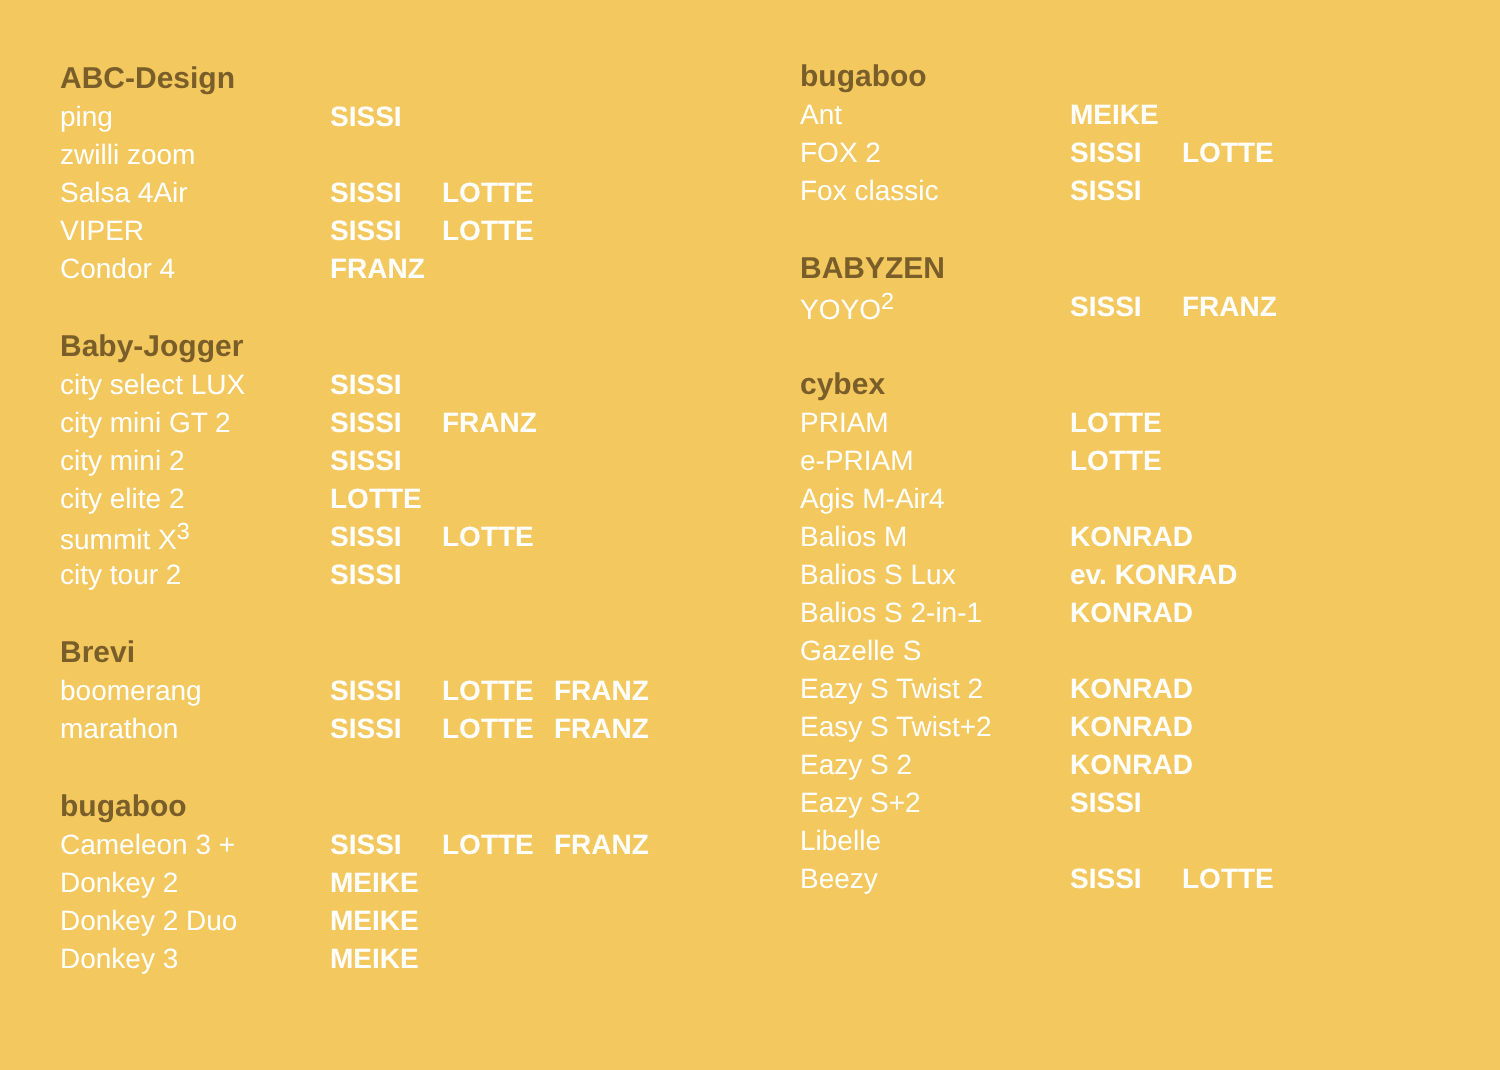| ABC-Design | | | |
| --- | --- | --- | --- |
| ping | SISSI | | |
| zwilli zoom | | | |
| Salsa 4Air | SISSI | LOTTE | |
| VIPER | SISSI | LOTTE | |
| Condor 4 | FRANZ | | |
| Baby-Jogger | | | |
| city select LUX | SISSI | | |
| city mini GT 2 | SISSI | FRANZ | |
| city mini 2 | SISSI | | |
| city elite 2 | LOTTE | | |
| summit X<sup>3</sup> | SISSI | LOTTE | |
| city tour 2 | SISSI | | |
| Brevi | | | |
| boomerang | SISSI | LOTTE | FRANZ |
| marathon | SISSI | LOTTE | FRANZ |
| bugaboo | | | |
| Cameleon 3 + | SISSI | LOTTE | FRANZ |
| Donkey 2 | MEIKE | | |
| Donkey 2 Duo | MEIKE | | |
| Donkey 3 | MEIKE | | |
| bugaboo | | |
| --- | --- | --- |
| Ant | MEIKE | |
| FOX 2 | SISSI | LOTTE |
| Fox classic | SISSI | |
| BABYZEN | | |
| YOYO<sup>2</sup> | SISSI | FRANZ |
| cybex | | |
| PRIAM | LOTTE | |
| e-PRIAM | LOTTE | |
| Agis M-Air4 | | |
| Balios M | KONRAD | |
| Balios S Lux | ev. KONRAD | |
| Balios S 2-in-1 | KONRAD | |
| Gazelle S | | |
| Eazy S Twist 2 | KONRAD | |
| Easy S Twist+2 | KONRAD | |
| Eazy S 2 | KONRAD | |
| Eazy S+2 | SISSI | |
| Libelle | | |
| Beezy | SISSI | LOTTE |